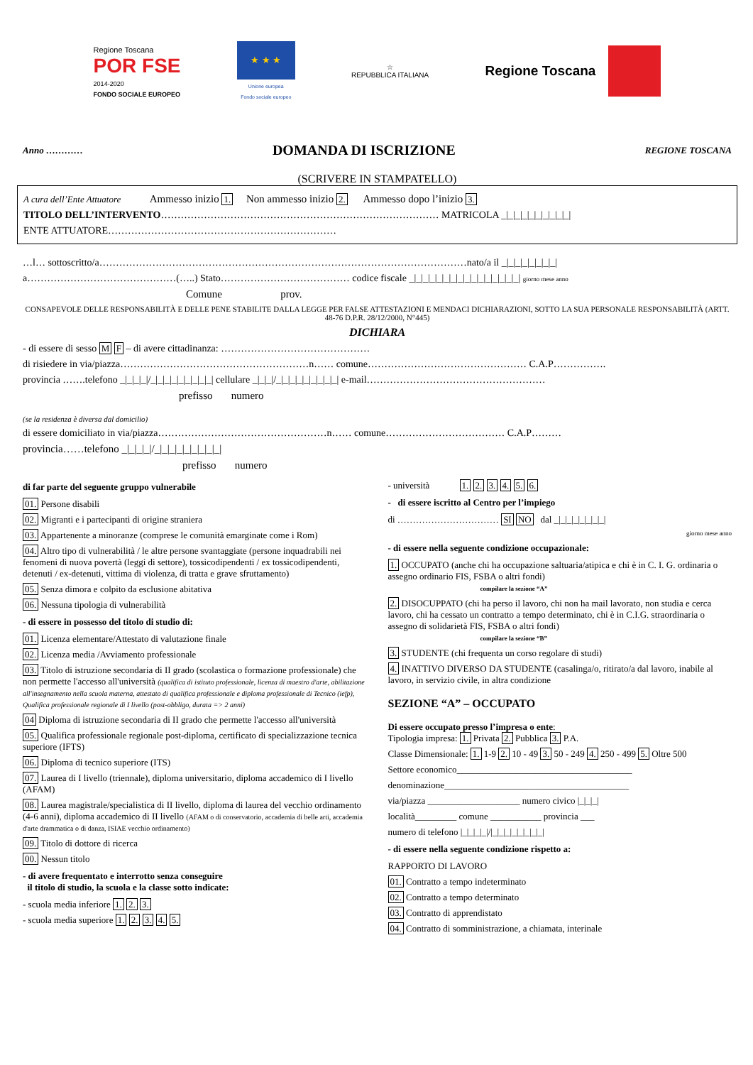Regione Toscana
POR FSE
2014-2020
FONDO SOCIALE EUROPEO
★ ★ ★
Unione europea
Fondo sociale europeo
☆
REPUBBLICA ITALIANA
Regione Toscana
Anno ………… DOMANDA DI ISCRIZIONE REGIONE TOSCANA
(SCRIVERE IN STAMPATELLO)
A cura dell’Ente Attuatore Ammesso inizio 1. Non ammesso inizio 2. Ammesso dopo l’inizio 3.
TITOLO DELL’INTERVENTO………………………………………………………………………… MATRICOLA _|_|_|_|_|_|_|_|_|_|
ENTE ATTUATORE……………………………………………………………
…l… sottoscritto/a…………………………………………………………………………………………………nato/a il _|_|_|_|_|_|_|_|
a………………………………………(…..) Stato………………………………… codice fiscale _|_|_|_|_|_|_|_|_|_|_|_|_|_|_|_| giorno mese anno
Comune prov.
CONSAPEVOLE DELLE RESPONSABILITÀ E DELLE PENE STABILITE DALLA LEGGE PER FALSE ATTESTAZIONI E MENDACI DICHIARAZIONI, SOTTO LA SUA PERSONALE RESPONSABILITÀ (ARTT. 48-76 D.P.R. 28/12/2000, N°445)
DICHIARA
- di essere di sesso M F – di avere cittadinanza: ………………………………………
di risiedere in via/piazza…………………………………………………n…… comune………………………………………… C.A.P…………….
provincia …….telefono _|_|_|_|/_|_|_|_|_|_|_|_|_| cellulare _|_|_|/_|_|_|_|_|_|_|_|_| e-mail………………………………………………
prefisso numero
(se la residenza è diversa dal domicilio)
di essere domiciliato in via/piazza……………………………………………n…… comune……………………………… C.A.P………
provincia……telefono _|_|_|_|/_|_|_|_|_|_|_|_|_|
prefisso numero
di far parte del seguente gruppo vulnerabile
01. Persone disabili
02. Migranti e i partecipanti di origine straniera
03. Appartenente a minoranze (comprese le comunità emarginate come i Rom)
04. Altro tipo di vulnerabilità / le altre persone svantaggiate (persone inquadrabili nei fenomeni di nuova povertà (leggi di settore), tossicodipendenti / ex tossicodipendenti, detenuti / ex-detenuti, vittima di violenza, di tratta e grave sfruttamento)
05. Senza dimora e colpito da esclusione abitativa
06. Nessuna tipologia di vulnerabilità
- di essere in possesso del titolo di studio di:
01. Licenza elementare/Attestato di valutazione finale
02. Licenza media /Avviamento professionale
03. Titolo di istruzione secondaria di II grado (scolastica o formazione professionale) che non permette l'accesso all'università (qualifica di istituto professionale, licenza di maestro d'arte, abilitazione all'insegnamento nella scuola materna, attestato di qualifica professionale e diploma professionale di Tecnico (iefp), Qualifica professionale regionale di I livello (post-obbligo, durata => 2 anni)
04 Diploma di istruzione secondaria di II grado che permette l'accesso all'università
05. Qualifica professionale regionale post-diploma, certificato di specializzazione tecnica superiore (IFTS)
06. Diploma di tecnico superiore (ITS)
07. Laurea di I livello (triennale), diploma universitario, diploma accademico di I livello (AFAM)
08. Laurea magistrale/specialistica di II livello, diploma di laurea del vecchio ordinamento (4-6 anni), diploma accademico di II livello (AFAM o di conservatorio, accademia di belle arti, accademia d'arte drammatica o di danza, ISIAE vecchio ordinamento)
09. Titolo di dottore di ricerca
00. Nessun titolo
- di avere frequentato e interrotto senza conseguire
il titolo di studio, la scuola e la classe sotto indicate:
- scuola media inferiore 1. 2. 3.
- scuola media superiore 1. 2. 3. 4. 5.
- università 1. 2. 3. 4. 5. 6.
- di essere iscritto al Centro per l’impiego
di …………………………… SI NO dal _|_|_|_|_|_|_|_|
giorno mese anno
- di essere nella seguente condizione occupazionale:
1. OCCUPATO (anche chi ha occupazione saltuaria/atipica e chi è in C. I. G. ordinaria o assegno ordinario FIS, FSBA o altri fondi)
compilare la sezione “A”
2. DISOCUPPATO (chi ha perso il lavoro, chi non ha mail lavorato, non studia e cerca lavoro, chi ha cessato un contratto a tempo determinato, chi è in C.I.G. straordinaria o assegno di solidarietà FIS, FSBA o altri fondi)
compilare la sezione “B”
3. STUDENTE (chi frequenta un corso regolare di studi)
4. INATTIVO DIVERSO DA STUDENTE (casalinga/o, ritirato/a dal lavoro, inabile al lavoro, in servizio civile, in altra condizione
SEZIONE “A” – OCCUPATO
Di essere occupato presso l’impresa o ente:
Tipologia impresa: 1. Privata 2. Pubblica 3. P.A.
Classe Dimensionale: 1. 1-9 2. 10 - 49 3. 50 - 249 4. 250 - 499 5. Oltre 500
Settore economico______________________________________
denominazione________________________________________
via/piazza ____________________ numero civico |_|_|_|
località_________ comune ___________ provincia ___
numero di telefono |_|_|_|_|/|_|_|_|_|_|_|_|_|
- di essere nella seguente condizione rispetto a:
RAPPORTO DI LAVORO
01. Contratto a tempo indeterminato
02. Contratto a tempo determinato
03. Contratto di apprendistato
04. Contratto di somministrazione, a chiamata, interinale